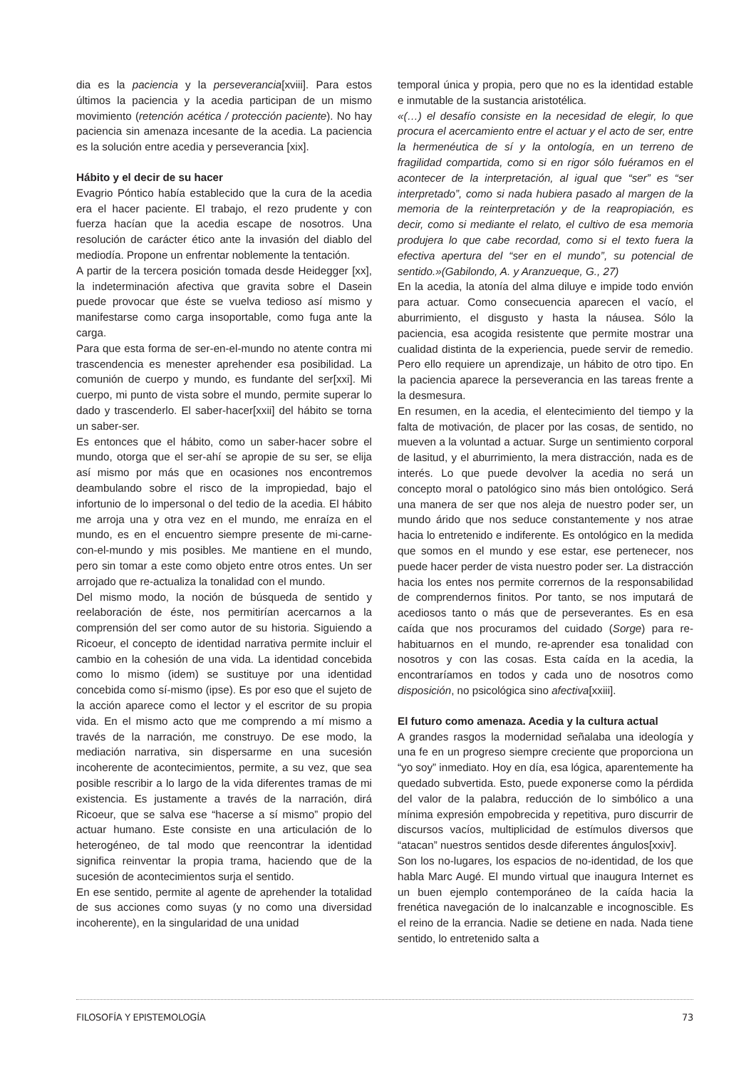dia es la paciencia y la perseverancia[xviii]. Para estos últimos la paciencia y la acedia participan de un mismo movimiento (retención acética / protección paciente). No hay paciencia sin amenaza incesante de la acedia. La paciencia es la solución entre acedia y perseverancia [xix].
Hábito y el decir de su hacer
Evagrio Póntico había establecido que la cura de la acedia era el hacer paciente. El trabajo, el rezo prudente y con fuerza hacían que la acedia escape de nosotros. Una resolución de carácter ético ante la invasión del diablo del mediodía. Propone un enfrentar noblemente la tentación.
A partir de la tercera posición tomada desde Heidegger [xx], la indeterminación afectiva que gravita sobre el Dasein puede provocar que éste se vuelva tedioso así mismo y manifestarse como carga insoportable, como fuga ante la carga.
Para que esta forma de ser-en-el-mundo no atente contra mi trascendencia es menester aprehender esa posibilidad. La comunión de cuerpo y mundo, es fundante del ser[xxi]. Mi cuerpo, mi punto de vista sobre el mundo, permite superar lo dado y trascenderlo. El saber-hacer[xxii] del hábito se torna un saber-ser.
Es entonces que el hábito, como un saber-hacer sobre el mundo, otorga que el ser-ahí se apropie de su ser, se elija así mismo por más que en ocasiones nos encontremos deambulando sobre el risco de la impropiedad, bajo el infortunio de lo impersonal o del tedio de la acedia. El hábito me arroja una y otra vez en el mundo, me enraíza en el mundo, es en el encuentro siempre presente de mi-carne-con-el-mundo y mis posibles. Me mantiene en el mundo, pero sin tomar a este como objeto entre otros entes. Un ser arrojado que re-actualiza la tonalidad con el mundo.
Del mismo modo, la noción de búsqueda de sentido y reelaboración de éste, nos permitirían acercarnos a la comprensión del ser como autor de su historia. Siguiendo a Ricoeur, el concepto de identidad narrativa permite incluir el cambio en la cohesión de una vida. La identidad concebida como lo mismo (idem) se sustituye por una identidad concebida como sí-mismo (ipse). Es por eso que el sujeto de la acción aparece como el lector y el escritor de su propia vida. En el mismo acto que me comprendo a mí mismo a través de la narración, me construyo. De ese modo, la mediación narrativa, sin dispersarme en una sucesión incoherente de acontecimientos, permite, a su vez, que sea posible rescribir a lo largo de la vida diferentes tramas de mi existencia. Es justamente a través de la narración, dirá Ricoeur, que se salva ese “hacerse a sí mismo” propio del actuar humano. Este consiste en una articulación de lo heterogéneo, de tal modo que reencontrar la identidad significa reinventar la propia trama, haciendo que de la sucesión de acontecimientos surja el sentido.
En ese sentido, permite al agente de aprehender la totalidad de sus acciones como suyas (y no como una diversidad incoherente), en la singularidad de una unidad
temporal única y propia, pero que no es la identidad estable e inmutable de la sustancia aristotélica.
«(…) el desafío consiste en la necesidad de elegir, lo que procura el acercamiento entre el actuar y el acto de ser, entre la hermenéutica de sí y la ontología, en un terreno de fragilidad compartida, como si en rigor sólo fuéramos en el acontecer de la interpretación, al igual que “ser” es “ser interpretado”, como si nada hubiera pasado al margen de la memoria de la reinterpretación y de la reapropiación, es decir, como si mediante el relato, el cultivo de esa memoria produjera lo que cabe recordad, como si el texto fuera la efectiva apertura del “ser en el mundo”, su potencial de sentido.»(Gabilondo, A. y Aranzueque, G., 27)
En la acedia, la atonía del alma diluye e impide todo envión para actuar. Como consecuencia aparecen el vacío, el aburrimiento, el disgusto y hasta la náusea. Sólo la paciencia, esa acogida resistente que permite mostrar una cualidad distinta de la experiencia, puede servir de remedio. Pero ello requiere un aprendizaje, un hábito de otro tipo. En la paciencia aparece la perseverancia en las tareas frente a la desmesura.
En resumen, en la acedia, el elentecimiento del tiempo y la falta de motivación, de placer por las cosas, de sentido, no mueven a la voluntad a actuar. Surge un sentimiento corporal de lasitud, y el aburrimiento, la mera distracción, nada es de interés. Lo que puede devolver la acedia no será un concepto moral o patológico sino más bien ontológico. Será una manera de ser que nos aleja de nuestro poder ser, un mundo árido que nos seduce constantemente y nos atrae hacia lo entretenido e indiferente. Es ontológico en la medida que somos en el mundo y ese estar, ese pertenecer, nos puede hacer perder de vista nuestro poder ser. La distracción hacia los entes nos permite corrernos de la responsabilidad de comprendernos finitos. Por tanto, se nos imputará de acediosos tanto o más que de perseverantes. Es en esa caída que nos procuramos del cuidado (Sorge) para re-habituarnos en el mundo, re-aprender esa tonalidad con nosotros y con las cosas. Esta caída en la acedia, la encontraríamos en todos y cada uno de nosotros como disposición, no psicológica sino afectiva[xxiii].
El futuro como amenaza. Acedia y la cultura actual
A grandes rasgos la modernidad señalaba una ideología y una fe en un progreso siempre creciente que proporciona un “yo soy” inmediato. Hoy en día, esa lógica, aparentemente ha quedado subvertida. Esto, puede exponerse como la pérdida del valor de la palabra, reducción de lo simbólico a una mínima expresión empobrecida y repetitiva, puro discurrir de discursos vacíos, multiplicidad de estímulos diversos que “atacan” nuestros sentidos desde diferentes ángulos[xxiv].
Son los no-lugares, los espacios de no-identidad, de los que habla Marc Augé. El mundo virtual que inaugura Internet es un buen ejemplo contemporáneo de la caída hacia la frenética navegación de lo inalcanzable e incognoscible. Es el reino de la errancia. Nadie se detiene en nada. Nada tiene sentido, lo entretenido salta a
FILOSOFÍA Y EPISTEMOLOGÍA 73